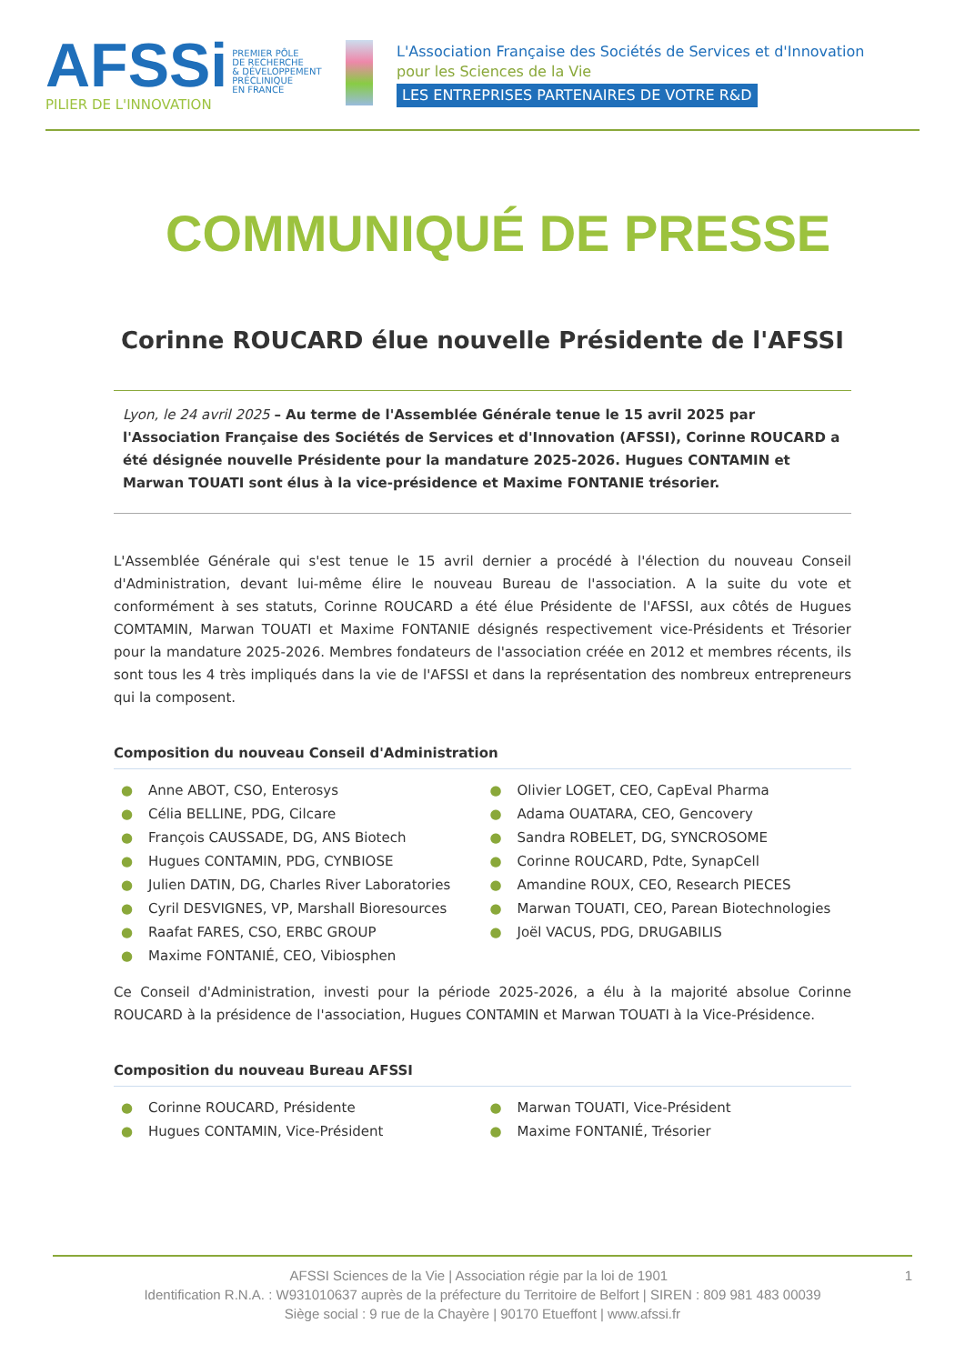AFSSi PREMIER PÔLE
DE RECHERCHE
& DÉVELOPPEMENT
PRÉCLINIQUE
EN FRANCE
PILIER DE L'INNOVATION
L'Association Française des Sociétés de Services et d'Innovation
pour les Sciences de la Vie
LES ENTREPRISES PARTENAIRES DE VOTRE R&D
COMMUNIQUÉ DE PRESSE
Corinne ROUCARD élue nouvelle Présidente de l'AFSSI
Lyon, le 24 avril 2025 – Au terme de l'Assemblée Générale tenue le 15 avril 2025 par l'Association Française des Sociétés de Services et d'Innovation (AFSSI), Corinne ROUCARD a été désignée nouvelle Présidente pour la mandature 2025-2026. Hugues CONTAMIN et Marwan TOUATI sont élus à la vice-présidence et Maxime FONTANIE trésorier.
L'Assemblée Générale qui s'est tenue le 15 avril dernier a procédé à l'élection du nouveau Conseil d'Administration, devant lui-même élire le nouveau Bureau de l'association. A la suite du vote et conformément à ses statuts, Corinne ROUCARD a été élue Présidente de l'AFSSI, aux côtés de Hugues COMTAMIN, Marwan TOUATI et Maxime FONTANIE désignés respectivement vice-Présidents et Trésorier pour la mandature 2025-2026. Membres fondateurs de l'association créée en 2012 et membres récents, ils sont tous les 4 très impliqués dans la vie de l'AFSSI et dans la représentation des nombreux entrepreneurs qui la composent.
Composition du nouveau Conseil d'Administration
● Anne ABOT, CSO, Enterosys
● Célia BELLINE, PDG, Cilcare
● François CAUSSADE, DG, ANS Biotech
● Hugues CONTAMIN, PDG, CYNBIOSE
● Julien DATIN, DG, Charles River Laboratories
● Cyril DESVIGNES, VP, Marshall Bioresources
● Raafat FARES, CSO, ERBC GROUP
● Maxime FONTANIÉ, CEO, Vibiosphen
● Olivier LOGET, CEO, CapEval Pharma
● Adama OUATARA, CEO, Gencovery
● Sandra ROBELET, DG, SYNCROSOME
● Corinne ROUCARD, Pdte, SynapCell
● Amandine ROUX, CEO, Research PIECES
● Marwan TOUATI, CEO, Parean Biotechnologies
● Joël VACUS, PDG, DRUGABILIS
Ce Conseil d'Administration, investi pour la période 2025-2026, a élu à la majorité absolue Corinne ROUCARD à la présidence de l'association, Hugues CONTAMIN et Marwan TOUATI à la Vice-Présidence.
Composition du nouveau Bureau AFSSI
● Corinne ROUCARD, Présidente
● Hugues CONTAMIN, Vice-Président
● Marwan TOUATI, Vice-Président
● Maxime FONTANIÉ, Trésorier
AFSSI Sciences de la Vie | Association régie par la loi de 1901 1
Identification R.N.A. : W931010637 auprès de la préfecture du Territoire de Belfort | SIREN : 809 981 483 00039
Siège social : 9 rue de la Chayère | 90170 Etueffont | www.afssi.fr